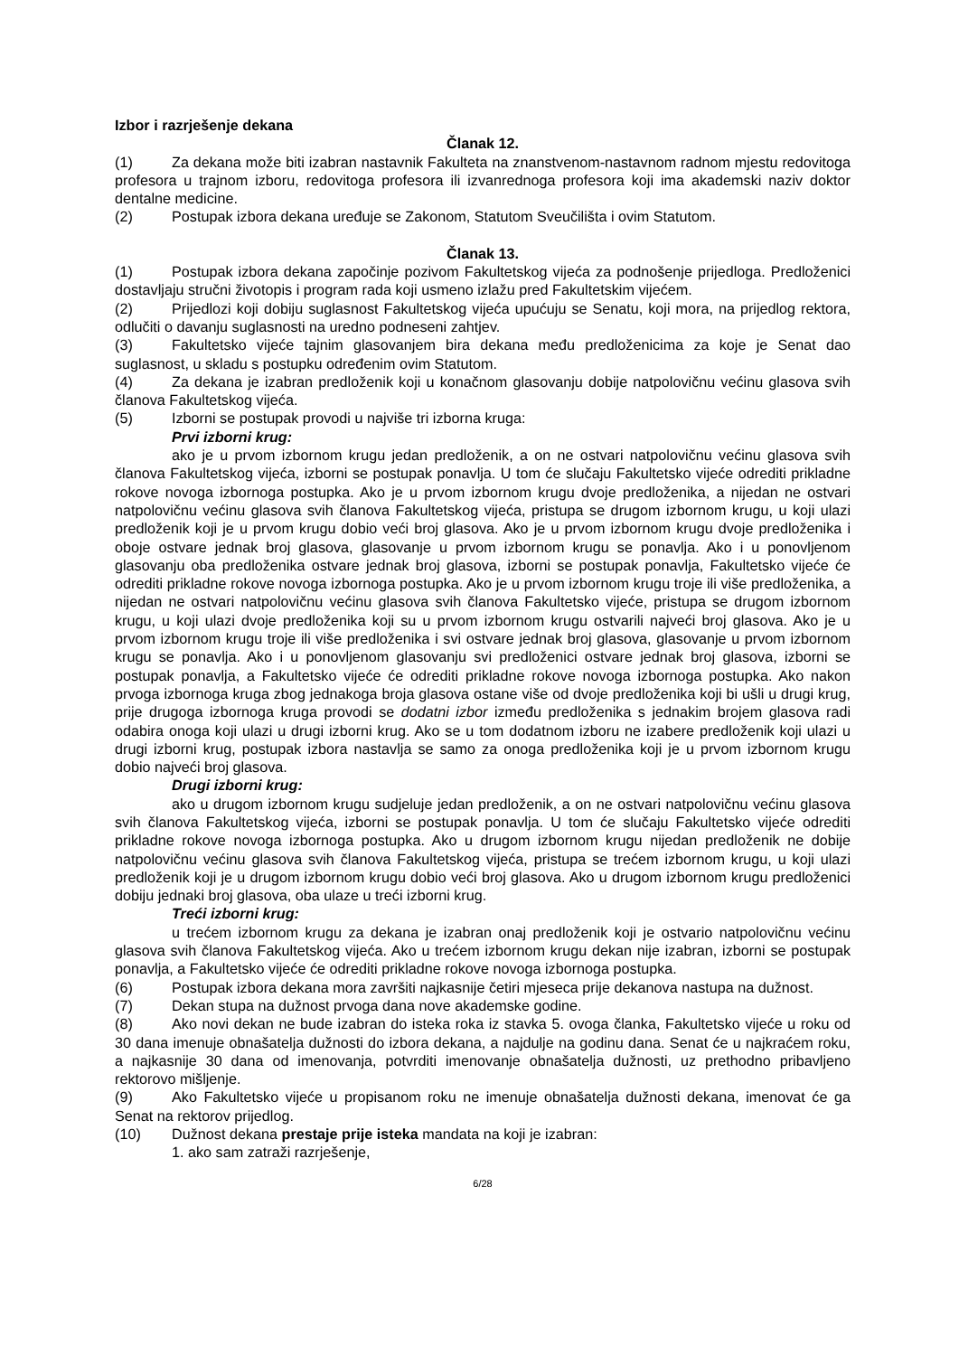Izbor i razrješenje dekana
Članak 12.
(1) Za dekana može biti izabran nastavnik Fakulteta na znanstvenom-nastavnom radnom mjestu redovitoga profesora u trajnom izboru, redovitoga profesora ili izvanrednoga profesora koji ima akademski naziv doktor dentalne medicine.
(2) Postupak izbora dekana uređuje se Zakonom, Statutom Sveučilišta i ovim Statutom.
Članak 13.
(1) Postupak izbora dekana započinje pozivom Fakultetskog vijeća za podnošenje prijedloga. Predloženici dostavljaju stručni životopis i program rada koji usmeno izlažu pred Fakultetskim vijećem.
(2) Prijedlozi koji dobiju suglasnost Fakultetskog vijeća upućuju se Senatu, koji mora, na prijedlog rektora, odlučiti o davanju suglasnosti na uredno podneseni zahtjev.
(3) Fakultetsko vijeće tajnim glasovanjem bira dekana među predloženicima za koje je Senat dao suglasnost, u skladu s postupku određenim ovim Statutom.
(4) Za dekana je izabran predloženik koji u konačnom glasovanju dobije natpolovičnu većinu glasova svih članova Fakultetskog vijeća.
(5) Izborni se postupak provodi u najviše tri izborna kruga:
Prvi izborni krug:
ako je u prvom izbornom krugu jedan predloženik, a on ne ostvari natpolovičnu većinu glasova svih članova Fakultetskog vijeća, izborni se postupak ponavlja. U tom će slučaju Fakultetsko vijeće odrediti prikladne rokove novoga izbornoga postupka. Ako je u prvom izbornom krugu dvoje predloženika, a nijedan ne ostvari natpolovičnu većinu glasova svih članova Fakultetskog vijeća, pristupa se drugom izbornom krugu, u koji ulazi predloženik koji je u prvom krugu dobio veći broj glasova. Ako je u prvom izbornom krugu dvoje predloženika i oboje ostvare jednak broj glasova, glasovanje u prvom izbornom krugu se ponavlja. Ako i u ponovljenom glasovanju oba predloženika ostvare jednak broj glasova, izborni se postupak ponavlja, Fakultetsko vijeće će odrediti prikladne rokove novoga izbornoga postupka. Ako je u prvom izbornom krugu troje ili više predloženika, a nijedan ne ostvari natpolovičnu većinu glasova svih članova Fakultetsko vijeće, pristupa se drugom izbornom krugu, u koji ulazi dvoje predloženika koji su u prvom izbornom krugu ostvarili najveći broj glasova. Ako je u prvom izbornom krugu troje ili više predloženika i svi ostvare jednak broj glasova, glasovanje u prvom izbornom krugu se ponavlja. Ako i u ponovljenom glasovanju svi predloženici ostvare jednak broj glasova, izborni se postupak ponavlja, a Fakultetsko vijeće će odrediti prikladne rokove novoga izbornoga postupka. Ako nakon prvoga izbornoga kruga zbog jednakoga broja glasova ostane više od dvoje predloženika koji bi ušli u drugi krug, prije drugoga izbornoga kruga provodi se dodatni izbor između predloženika s jednakim brojem glasova radi odabira onoga koji ulazi u drugi izborni krug. Ako se u tom dodatnom izboru ne izabere predloženik koji ulazi u drugi izborni krug, postupak izbora nastavlja se samo za onoga predloženika koji je u prvom izbornom krugu dobio najveći broj glasova.
Drugi izborni krug:
ako u drugom izbornom krugu sudjeluje jedan predloženik, a on ne ostvari natpolovičnu većinu glasova svih članova Fakultetskog vijeća, izborni se postupak ponavlja. U tom će slučaju Fakultetsko vijeće odrediti prikladne rokove novoga izbornoga postupka. Ako u drugom izbornom krugu nijedan predloženik ne dobije natpolovičnu većinu glasova svih članova Fakultetskog vijeća, pristupa se trećem izbornom krugu, u koji ulazi predloženik koji je u drugom izbornom krugu dobio veći broj glasova. Ako u drugom izbornom krugu predloženici dobiju jednaki broj glasova, oba ulaze u treći izborni krug.
Treći izborni krug:
u trećem izbornom krugu za dekana je izabran onaj predloženik koji je ostvario natpolovičnu većinu glasova svih članova Fakultetskog vijeća. Ako u trećem izbornom krugu dekan nije izabran, izborni se postupak ponavlja, a Fakultetsko vijeće će odrediti prikladne rokove novoga izbornoga postupka.
(6) Postupak izbora dekana mora završiti najkasnije četiri mjeseca prije dekanova nastupa na dužnost.
(7) Dekan stupa na dužnost prvoga dana nove akademske godine.
(8) Ako novi dekan ne bude izabran do isteka roka iz stavka 5. ovoga članka, Fakultetsko vijeće u roku od 30 dana imenuje obnašatelja dužnosti do izbora dekana, a najdulje na godinu dana. Senat će u najkraćem roku, a najkasnije 30 dana od imenovanja, potvrditi imenovanje obnašatelja dužnosti, uz prethodno pribavljeno rektorovo mišljenje.
(9) Ako Fakultetsko vijeće u propisanom roku ne imenuje obnašatelja dužnosti dekana, imenovat će ga Senat na rektorov prijedlog.
(10) Dužnost dekana prestaje prije isteka mandata na koji je izabran:
1. ako sam zatraži razrješenje,
6/28